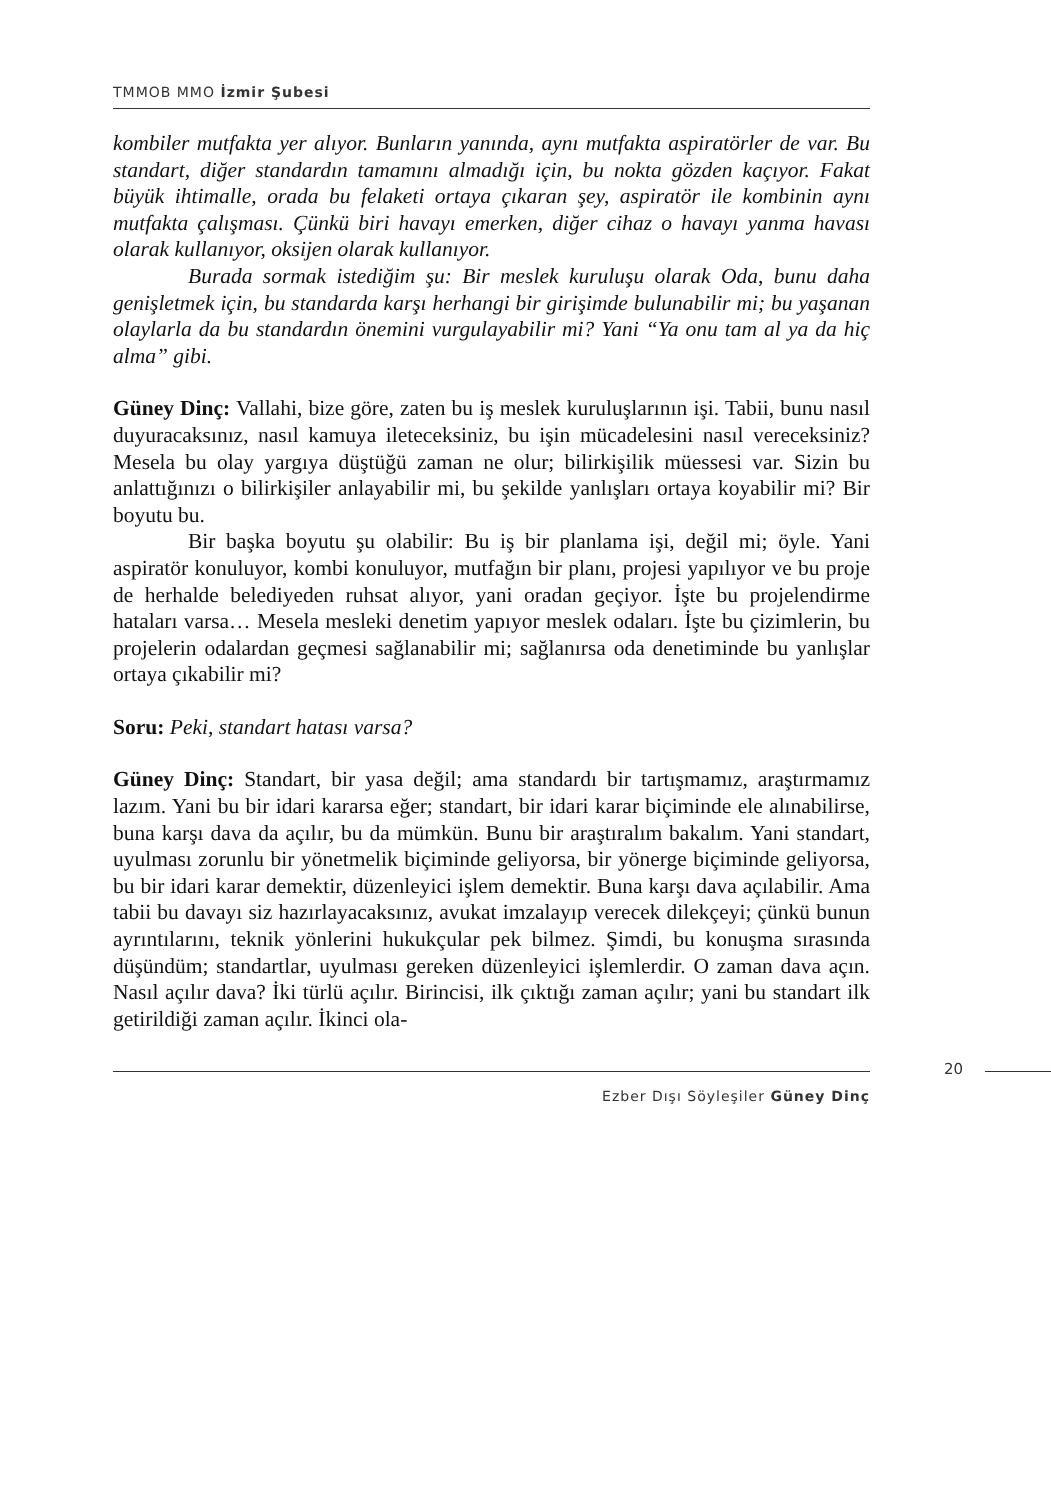TMMOB MMO İzmir Şubesi
kombiler mutfakta yer alıyor. Bunların yanında, aynı mutfakta aspiratörler de var. Bu standart, diğer standardın tamamını almadığı için, bu nokta gözden kaçıyor. Fakat büyük ihtimalle, orada bu felaketi ortaya çıkaran şey, aspiratör ile kombinin aynı mutfakta çalışması. Çünkü biri havayı emerken, diğer cihaz o havayı yanma havası olarak kullanıyor, oksijen olarak kullanıyor.
Burada sormak istediğim şu: Bir meslek kuruluşu olarak Oda, bunu daha genişletmek için, bu standarda karşı herhangi bir girişimde bulunabilir mi; bu yaşanan olaylarla da bu standardın önemini vurgulayabilir mi? Yani “Ya onu tam al ya da hiç alma” gibi.
Güney Dinç: Vallahi, bize göre, zaten bu iş meslek kuruluşlarının işi. Tabii, bunu nasıl duyuracaksınız, nasıl kamuya ileteceksiniz, bu işin mücadelesini nasıl vereceksiniz? Mesela bu olay yargıya düştüğü zaman ne olur; bilirkişilik müessesi var. Sizin bu anlattığınızı o bilirkişiler anlayabilir mi, bu şekilde yanlışları ortaya koyabilir mi? Bir boyutu bu.
Bir başka boyutu şu olabilir: Bu iş bir planlama işi, değil mi; öyle. Yani aspiratör konuluyor, kombi konuluyor, mutfağın bir planı, projesi yapılıyor ve bu proje de herhalde belediyeden ruhsat alıyor, yani oradan geçiyor. İşte bu projelendirme hataları varsa… Mesela mesleki denetim yapıyor meslek odaları. İşte bu çizimlerin, bu projelerin odalardan geçmesi sağlanabilir mi; sağlanırsa oda denetiminde bu yanlışlar ortaya çıkabilir mi?
Soru: Peki, standart hatası varsa?
Güney Dinç: Standart, bir yasa değil; ama standardı bir tartışmamız, araştırmamız lazım. Yani bu bir idari kararsa eğer; standart, bir idari karar biçiminde ele alınabilirse, buna karşı dava da açılır, bu da mümkün. Bunu bir araştıralım bakalım. Yani standart, uyulması zorunlu bir yönetmelik biçiminde geliyorsa, bir yönerge biçiminde geliyorsa, bu bir idari karar demektir, düzenleyici işlem demektir. Buna karşı dava açılabilir. Ama tabii bu davayı siz hazırlayacaksınız, avukat imzalayıp verecek dilekçeyi; çünkü bunun ayrıntılarını, teknik yönlerini hukukçular pek bilmez. Şimdi, bu konuşma sırasında düşündüm; standartlar, uyulması gereken düzenleyici işlemlerdir. O zaman dava açın. Nasıl açılır dava? İki türlü açılır. Birincisi, ilk çıktığı zaman açılır; yani bu standart ilk getirildiği zaman açılır. İkinci ola-
20
Ezber Dışı Söyleşiler Güney Dinç